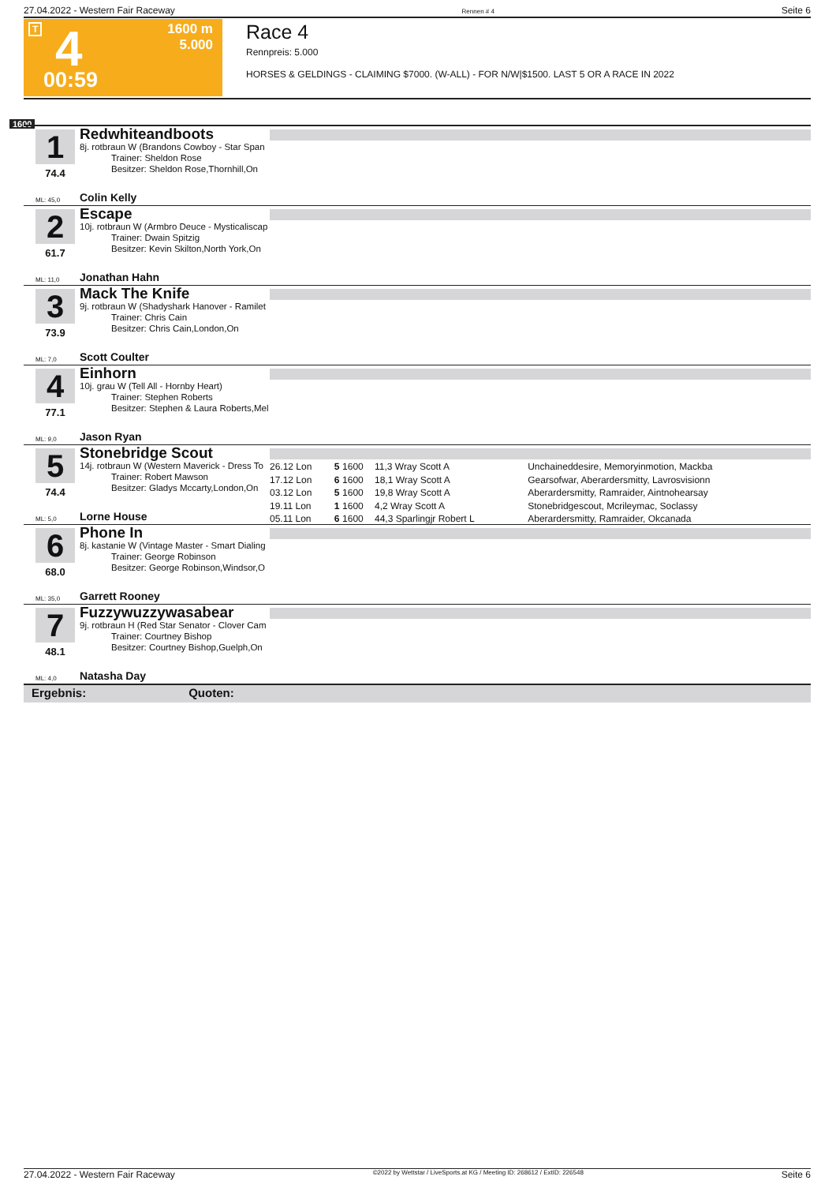27.04.2022 - Western Fair Raceway Rennen # 4 Seite 6
T 4 1600 m
5.000
00:59
Race 4
Rennpreis: 5.000
HORSES & GELDINGS - CLAIMING $7000. (W-ALL) - FOR N/W|$1500. LAST 5 OR A RACE IN 2022
1600
1
74.4
Redwhiteandboots
8j. rotbraun W (Brandons Cowboy - Star Span
Trainer: Sheldon Rose
Besitzer: Sheldon Rose,Thornhill,On
ML: 45,0 Colin Kelly
2
61.7
Escape
10j. rotbraun W (Armbro Deuce - Mysticaliscap
Trainer: Dwain Spitzig
Besitzer: Kevin Skilton,North York,On
ML: 11,0 Jonathan Hahn
3
73.9
Mack The Knife
9j. rotbraun W (Shadyshark Hanover - Ramilet
Trainer: Chris Cain
Besitzer: Chris Cain,London,On
ML: 7,0 Scott Coulter
4
77.1
Einhorn
10j. grau W (Tell All - Hornby Heart)
Trainer: Stephen Roberts
Besitzer: Stephen & Laura Roberts,Mel
ML: 9,0 Jason Ryan
5
74.4
Stonebridge Scout
14j. rotbraun W (Western Maverick - Dress To
Trainer: Robert Mawson
Besitzer: Gladys Mccarty,London,On
ML: 5,0 Lorne House
| 26.12 Lon | 5 | 1600 | 11,3 Wray Scott A | Unchaineddesire, Memoryinmotion, Mackba |
| 17.12 Lon | 6 | 1600 | 18,1 Wray Scott A | Gearsofwar, Aberardersmitty, Lavrosvisionn |
| 03.12 Lon | 5 | 1600 | 19,8 Wray Scott A | Aberardersmitty, Ramraider, Aintnohearsay |
| 19.11 Lon | 1 | 1600 | 4,2 Wray Scott A | Stonebridgescout, Mcrileymac, Soclassy |
| 05.11 Lon | 6 | 1600 | 44,3 Sparlingjr Robert L | Aberardersmitty, Ramraider, Okcanada |
6
68.0
Phone In
8j. kastanie W (Vintage Master - Smart Dialing
Trainer: George Robinson
Besitzer: George Robinson,Windsor,O
ML: 35,0 Garrett Rooney
7
48.1
Fuzzywuzzywasabear
9j. rotbraun H (Red Star Senator - Clover Cam
Trainer: Courtney Bishop
Besitzer: Courtney Bishop,Guelph,On
ML: 4,0 Natasha Day
Ergebnis: Quoten:
27.04.2022 - Western Fair Raceway ©2022 by Wettstar / LiveSports.at KG / Meeting ID: 268612 / ExtID: 226548 Seite 6